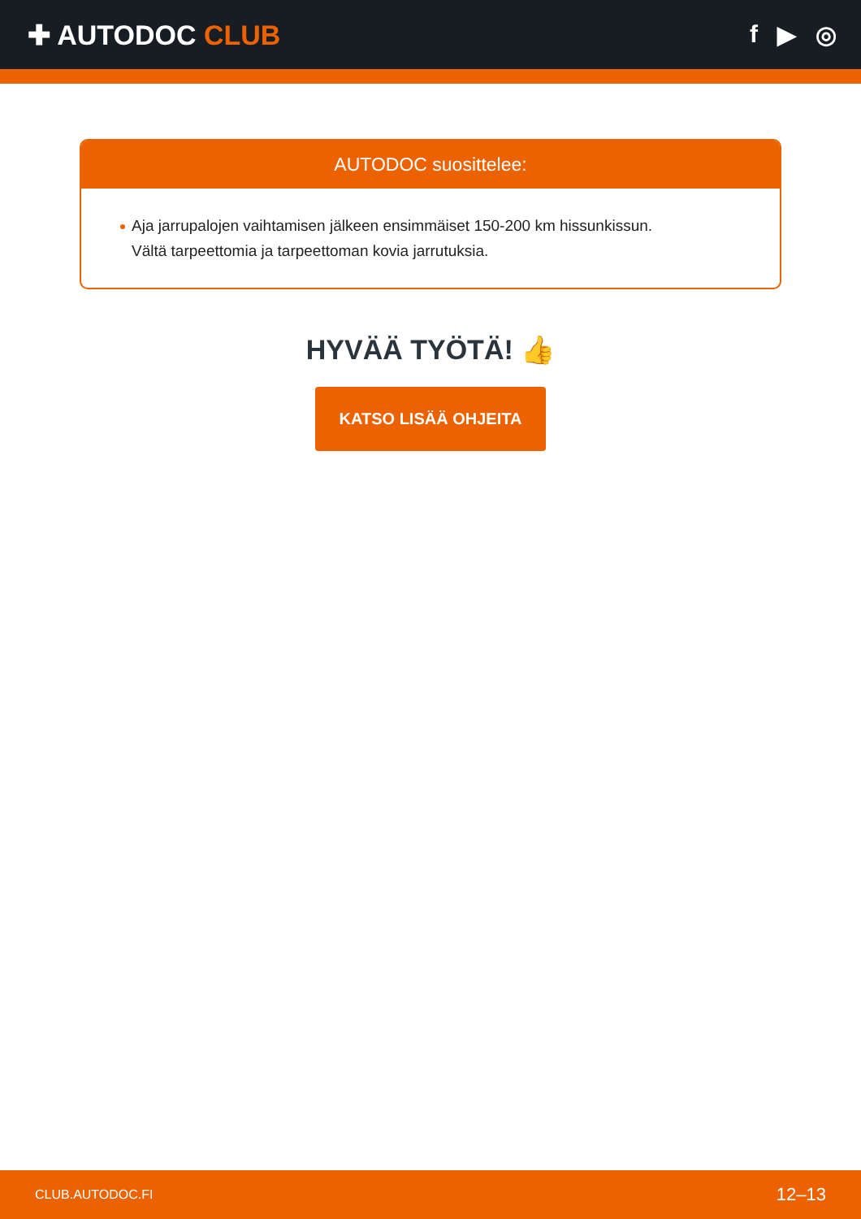✚ AUTODOC CLUB f ▶ ◎
AUTODOC suosittelee:
Aja jarrupalojen vaihtamisen jälkeen ensimmäiset 150-200 km hissunkissun.
Vältä tarpeettomia ja tarpeettoman kovia jarrutuksia.
HYVÄÄ TYÖTÄ! 👍
KATSO LISÄÄ OHJEITA
CLUB.AUTODOC.FI 12–13